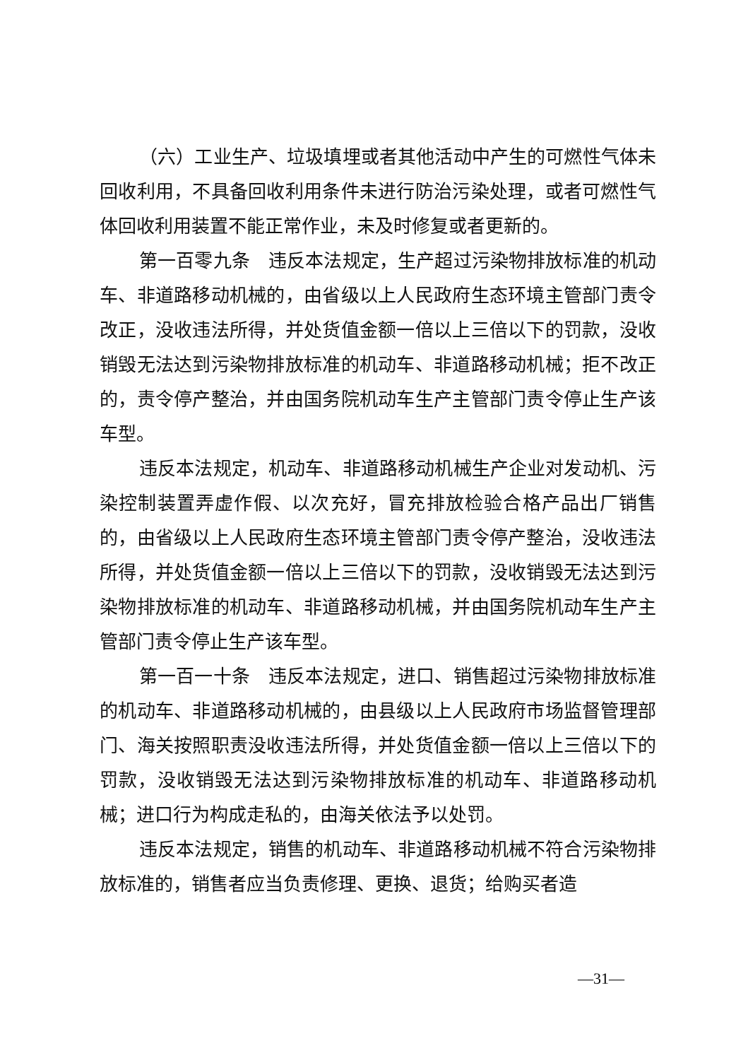（六）工业生产、垃圾填埋或者其他活动中产生的可燃性气体未回收利用，不具备回收利用条件未进行防治污染处理，或者可燃性气体回收利用装置不能正常作业，未及时修复或者更新的。
第一百零九条　违反本法规定，生产超过污染物排放标准的机动车、非道路移动机械的，由省级以上人民政府生态环境主管部门责令改正，没收违法所得，并处货值金额一倍以上三倍以下的罚款，没收销毁无法达到污染物排放标准的机动车、非道路移动机械；拒不改正的，责令停产整治，并由国务院机动车生产主管部门责令停止生产该车型。
违反本法规定，机动车、非道路移动机械生产企业对发动机、污染控制装置弄虚作假、以次充好，冒充排放检验合格产品出厂销售的，由省级以上人民政府生态环境主管部门责令停产整治，没收违法所得，并处货值金额一倍以上三倍以下的罚款，没收销毁无法达到污染物排放标准的机动车、非道路移动机械，并由国务院机动车生产主管部门责令停止生产该车型。
第一百一十条　违反本法规定，进口、销售超过污染物排放标准的机动车、非道路移动机械的，由县级以上人民政府市场监督管理部门、海关按照职责没收违法所得，并处货值金额一倍以上三倍以下的罚款，没收销毁无法达到污染物排放标准的机动车、非道路移动机械；进口行为构成走私的，由海关依法予以处罚。
违反本法规定，销售的机动车、非道路移动机械不符合污染物排放标准的，销售者应当负责修理、更换、退货；给购买者造
—31—